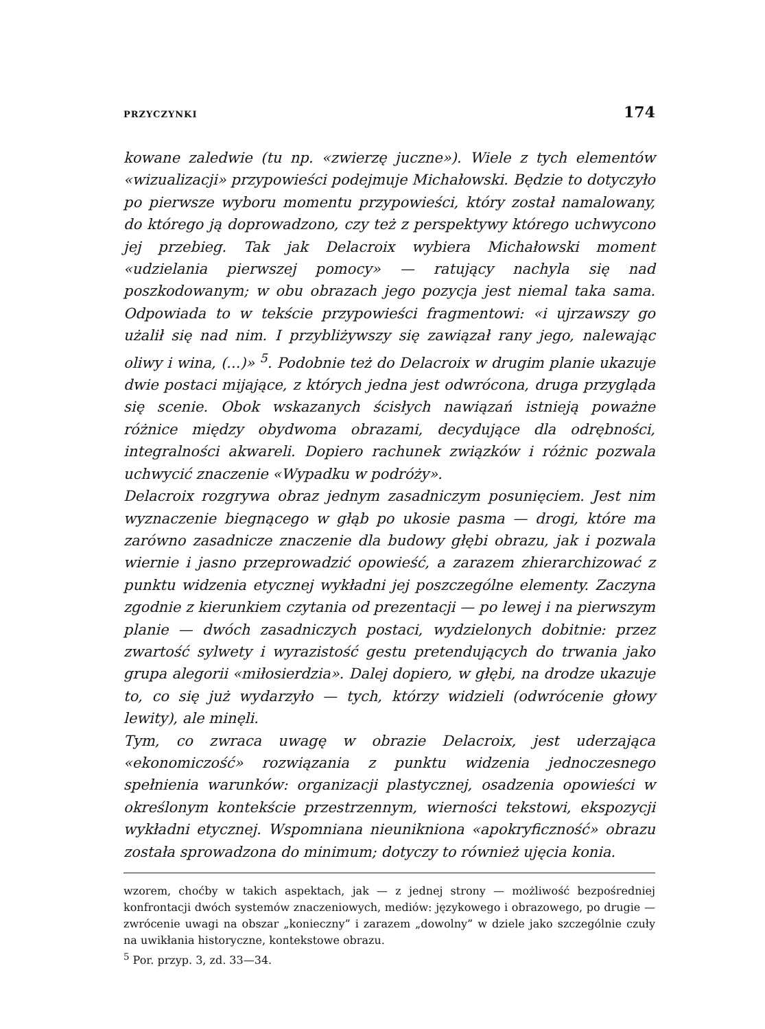PRZYCZYNKI 174
kowane zaledwie (tu np. «zwierzę juczne»). Wiele z tych elementów «wizualizacji» przypowieści podejmuje Michałowski. Będzie to dotyczyło po pierwsze wyboru momentu przypowieści, który został namalowany, do którego ją doprowadzono, czy też z perspektywy którego uchwycono jej przebieg. Tak jak Delacroix wybiera Michałowski moment «udzielania pierwszej pomocy» — ratujący nachyla się nad poszkodowanym; w obu obrazach jego pozycja jest niemal taka sama. Odpowiada to w tekście przypowieści fragmentowi: «i ujrzawszy go użalił się nad nim. I przybliżywszy się zawiązał rany jego, nalewając oliwy i wina, (...)» <sup>5</sup>. Podobnie też do Delacroix w drugim planie ukazuje dwie postaci mijające, z których jedna jest odwrócona, druga przygląda się scenie. Obok wskazanych ścisłych nawiązań istnieją poważne różnice między obydwoma obrazami, decydujące dla odrębności, integralności akwareli. Dopiero rachunek związków i różnic pozwala uchwycić znaczenie «Wypadku w podróży».
Delacroix rozgrywa obraz jednym zasadniczym posunięciem. Jest nim wyznaczenie biegnącego w głąb po ukosie pasma — drogi, które ma zarówno zasadnicze znaczenie dla budowy głębi obrazu, jak i pozwala wiernie i jasno przeprowadzić opowieść, a zarazem zhierarchizować z punktu widzenia etycznej wykładni jej poszczególne elementy. Zaczyna zgodnie z kierunkiem czytania od prezentacji — po lewej i na pierwszym planie — dwóch zasadniczych postaci, wydzielonych dobitnie: przez zwartość sylwety i wyrazistość gestu pretendujących do trwania jako grupa alegorii «miłosierdzia». Dalej dopiero, w głębi, na drodze ukazuje to, co się już wydarzyło — tych, którzy widzieli (odwrócenie głowy lewity), ale minęli.
Tym, co zwraca uwagę w obrazie Delacroix, jest uderzająca «ekonomiczość» rozwiązania z punktu widzenia jednoczesnego spełnienia warunków: organizacji plastycznej, osadzenia opowieści w określonym kontekście przestrzennym, wierności tekstowi, ekspozycji wykładni etycznej. Wspomniana nieunikniona «apokryficzność» obrazu została sprowadzona do minimum; dotyczy to również ujęcia konia.
wzorem, choćby w takich aspektach, jak — z jednej strony — możliwość bezpośredniej konfrontacji dwóch systemów znaczeniowych, mediów: językowego i obrazowego, po drugie — zwrócenie uwagi na obszar „konieczny” i zarazem „dowolny” w dziele jako szczególnie czuły na uwikłania historyczne, kontekstowe obrazu.
<sup>5</sup> Por. przyp. 3, zd. 33—34.